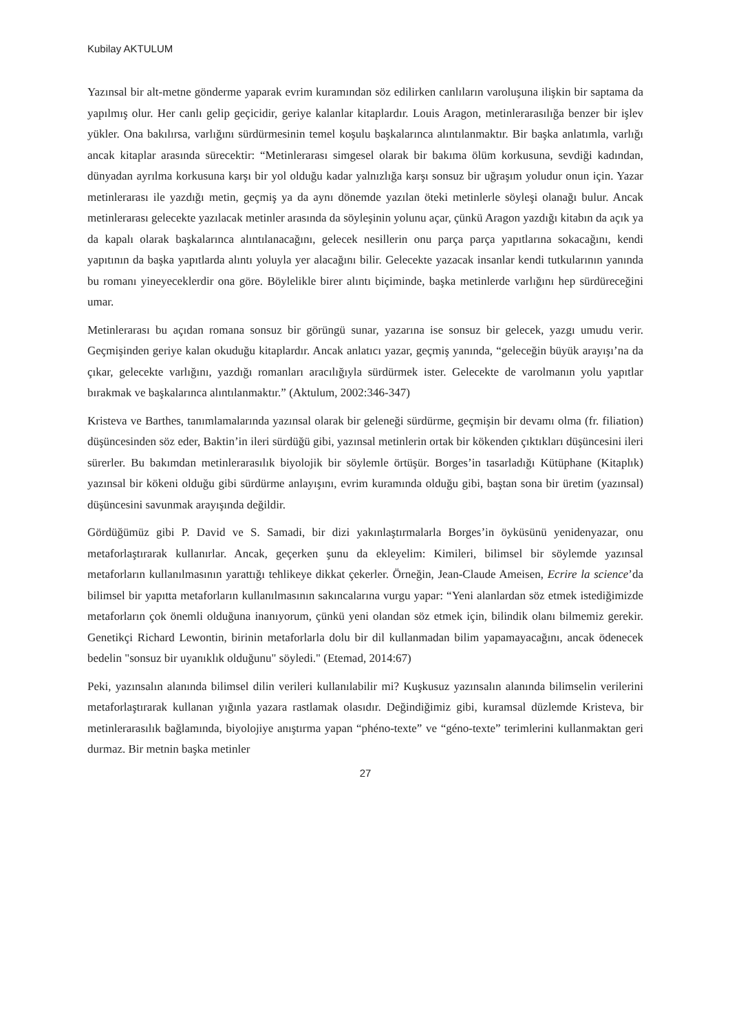Kubilay AKTULUM
Yazınsal bir alt-metne gönderme yaparak evrim kuramından söz edilirken canlıların varoluşuna ilişkin bir saptama da yapılmış olur. Her canlı gelip geçicidir, geriye kalanlar kitaplardır. Louis Aragon, metinlerarasılığa benzer bir işlev yükler. Ona bakılırsa, varlığını sürdürmesinin temel koşulu başkalarınca alıntılanmaktır. Bir başka anlatımla, varlığı ancak kitaplar arasında sürecektir: “Metinlerarası simgesel olarak bir bakıma ölüm korkusuna, sevdiği kadından, dünyadan ayrılma korkusuna karşı bir yol olduğu kadar yalnızlığa karşı sonsuz bir uğraşım yoludur onun için. Yazar metinlerarası ile yazdığı metin, geçmiş ya da aynı dönemde yazılan öteki metinlerle söyleşi olanağı bulur. Ancak metinlerarası gelecekte yazılacak metinler arasında da söyleşinin yolunu açar, çünkü Aragon yazdığı kitabın da açık ya da kapalı olarak başkalarınca alıntılanacağını, gelecek nesillerin onu parça parça yapıtlarına sokacağını, kendi yapıtının da başka yapıtlarda alıntı yoluyla yer alacağını bilir. Gelecekte yazacak insanlar kendi tutkularının yanında bu romanı yineyeceklerdir ona göre. Böylelikle birer alıntı biçiminde, başka metinlerde varlığını hep sürdüreceğini umar.
Metinlerarası bu açıdan romana sonsuz bir görüngü sunar, yazarına ise sonsuz bir gelecek, yazgı umudu verir. Geçmişinden geriye kalan okuduğu kitaplardır. Ancak anlatıcı yazar, geçmiş yanında, “geleceğin büyük arayışı’na da çıkar, gelecekte varlığını, yazdığı romanları aracılığıyla sürdürmek ister. Gelecekte de varolmanın yolu yapıtlar bırakmak ve başkalarınca alıntılanmaktır.” (Aktulum, 2002:346-347)
Kristeva ve Barthes, tanımlamalarında yazınsal olarak bir geleneği sürdürme, geçmişin bir devamı olma (fr. filiation) düşüncesinden söz eder, Baktin’in ileri sürdüğü gibi, yazınsal metinlerin ortak bir kökenden çıktıkları düşüncesini ileri sürerler. Bu bakımdan metinlerarasılık biyolojik bir söylemle örtüşür. Borges’in tasarladığı Kütüphane (Kitaplık) yazınsal bir kökeni olduğu gibi sürdürme anlayışını, evrim kuramında olduğu gibi, baştan sona bir üretim (yazınsal) düşüncesini savunmak arayışında değildir.
Gördüğümüz gibi P. David ve S. Samadi, bir dizi yakınlaştırmalarla Borges’in öyküsünü yenidenyazar, onu metaforlaştırarak kullanırlar. Ancak, geçerken şunu da ekleyelim: Kimileri, bilimsel bir söylemde yazınsal metaforların kullanılmasının yarattığı tehlikeye dikkat çekerler. Örneğin, Jean-Claude Ameisen, Ecrire la science’da bilimsel bir yapıtta metaforların kullanılmasının sakıncalarına vurgu yapar: “Yeni alanlardan söz etmek istediğimizde metaforların çok önemli olduğuna inanıyorum, çünkü yeni olandan söz etmek için, bilindik olanı bilmemiz gerekir. Genetikçi Richard Lewontin, birinin metaforlarla dolu bir dil kullanmadan bilim yapamayacağını, ancak ödenecek bedelin "sonsuz bir uyanıklık olduğunu" söyledi." (Etemad, 2014:67)
Peki, yazınsalın alanında bilimsel dilin verileri kullanılabilir mi? Kuşkusuz yazınsalın alanında bilimselin verilerini metaforlaştırarak kullanan yığınla yazara rastlamak olasıdır. Değindiğimiz gibi, kuramsal düzlemde Kristeva, bir metinlerarasılık bağlamında, biyolojiye anıştırma yapan “phéno-texte” ve “géno-texte” terimlerini kullanmaktan geri durmaz. Bir metnin başka metinler
27